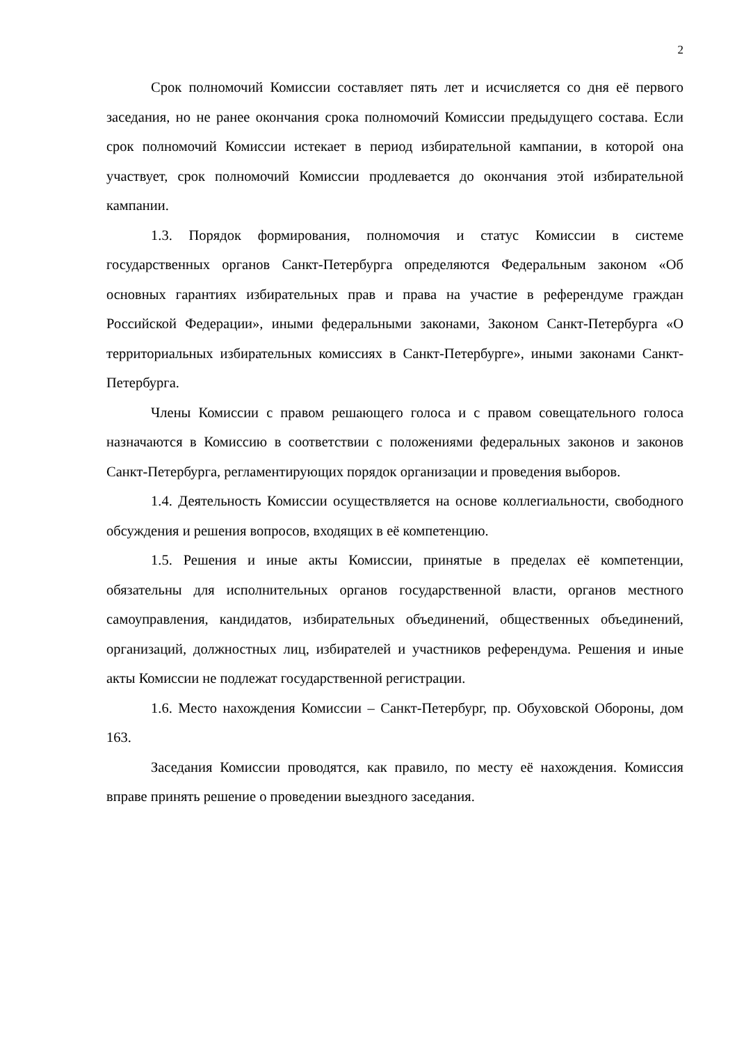2
Срок полномочий Комиссии составляет пять лет и исчисляется со дня её первого заседания, но не ранее окончания срока полномочий Комиссии предыдущего состава. Если срок полномочий Комиссии истекает в период избирательной кампании, в которой она участвует, срок полномочий Комиссии продлевается до окончания этой избирательной кампании.
1.3. Порядок формирования, полномочия и статус Комиссии в системе государственных органов Санкт-Петербурга определяются Федеральным законом «Об основных гарантиях избирательных прав и права на участие в референдуме граждан Российской Федерации», иными федеральными законами, Законом Санкт-Петербурга «О территориальных избирательных комиссиях в Санкт-Петербурге», иными законами Санкт-Петербурга.
Члены Комиссии с правом решающего голоса и с правом совещательного голоса назначаются в Комиссию в соответствии с положениями федеральных законов и законов Санкт-Петербурга, регламентирующих порядок организации и проведения выборов.
1.4. Деятельность Комиссии осуществляется на основе коллегиальности, свободного обсуждения и решения вопросов, входящих в её компетенцию.
1.5. Решения и иные акты Комиссии, принятые в пределах её компетенции, обязательны для исполнительных органов государственной власти, органов местного самоуправления, кандидатов, избирательных объединений, общественных объединений, организаций, должностных лиц, избирателей и участников референдума. Решения и иные акты Комиссии не подлежат государственной регистрации.
1.6. Место нахождения Комиссии – Санкт-Петербург, пр. Обуховской Обороны, дом 163.
Заседания Комиссии проводятся, как правило, по месту её нахождения. Комиссия вправе принять решение о проведении выездного заседания.